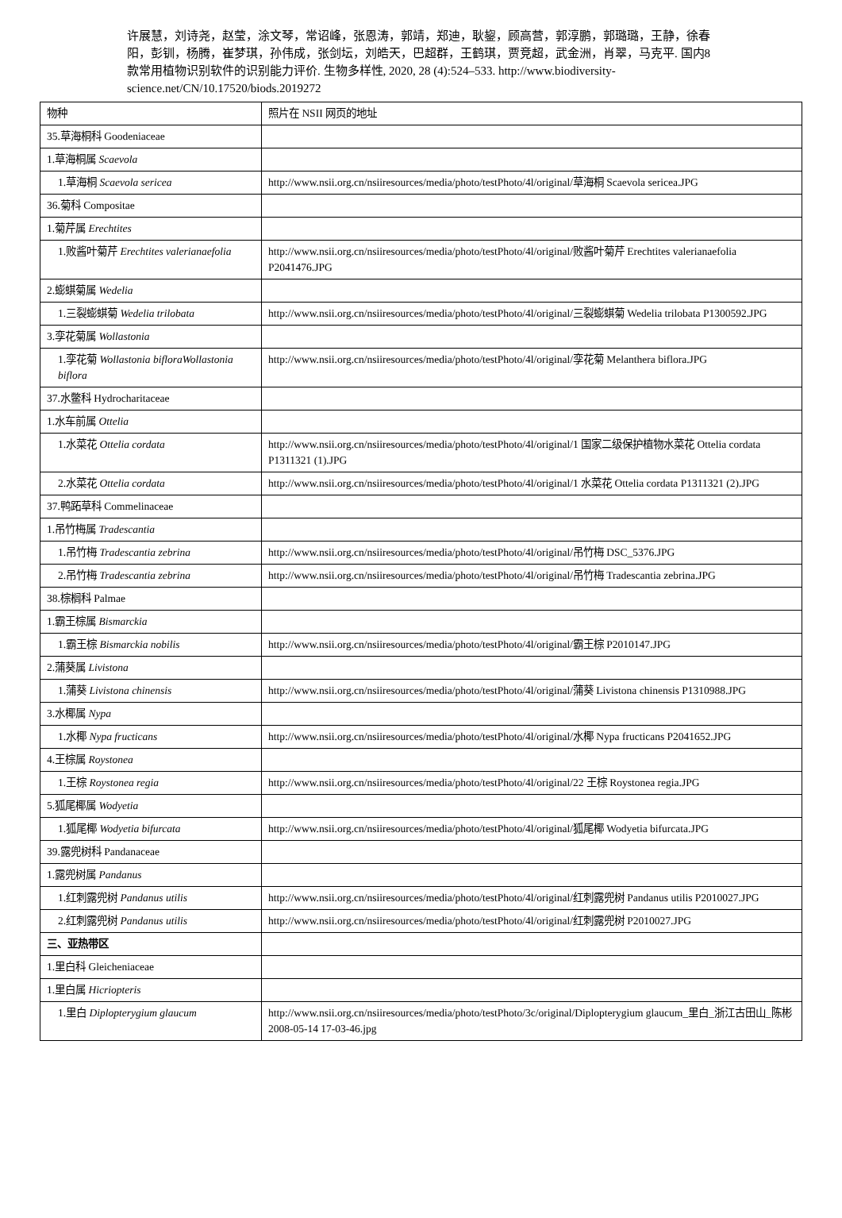许展慧，刘诗尧，赵莹，涂文琴，常诏峰，张恩涛，郭靖，郑迪，耿鋆，顾高营，郭淳鹏，郭璐璐，王静，徐春阳，彭钏，杨腾，崔梦琪，孙伟成，张剑坛，刘皓天，巴超群，王鹤琪，贾竞超，武金洲，肖翠，马克平. 国内8 款常用植物识别软件的识别能力评价. 生物多样性, 2020, 28 (4):524–533. http://www.biodiversity-science.net/CN/10.17520/biods.2019272
| 物种 | 照片在 NSII 网页的地址 |
| 35.草海桐科 Goodeniaceae | |
| 1.草海桐属 Scaevola | |
| 1.草海桐 Scaevola sericea | http://www.nsii.org.cn/nsiiresources/media/photo/testPhoto/4l/original/草海桐 Scaevola sericea.JPG |
| 36.菊科 Compositae | |
| 1.菊芹属 Erechtites | |
| 1.败酱叶菊芹 Erechtites valerianaefolia | http://www.nsii.org.cn/nsiiresources/media/photo/testPhoto/4l/original/败酱叶菊芹 Erechtites valerianaefolia P2041476.JPG |
| 2.蟛蜞菊属 Wedelia | |
| 1.三裂蟛蜞菊 Wedelia trilobata | http://www.nsii.org.cn/nsiiresources/media/photo/testPhoto/4l/original/三裂蟛蜞菊 Wedelia trilobata P1300592.JPG |
| 3.孪花菊属 Wollastonia | |
| 1.孪花菊 Wollastonia bifloraWollastonia biflora | http://www.nsii.org.cn/nsiiresources/media/photo/testPhoto/4l/original/孪花菊 Melanthera biflora.JPG |
| 37.水鳖科 Hydrocharitaceae | |
| 1.水车前属 Ottelia | |
| 1.水菜花 Ottelia cordata | http://www.nsii.org.cn/nsiiresources/media/photo/testPhoto/4l/original/1 国家二级保护植物水菜花 Ottelia cordata P1311321 (1).JPG |
| 2.水菜花 Ottelia cordata | http://www.nsii.org.cn/nsiiresources/media/photo/testPhoto/4l/original/1 水菜花 Ottelia cordata P1311321 (2).JPG |
| 37.鸭跖草科 Commelinaceae | |
| 1.吊竹梅属 Tradescantia | |
| 1.吊竹梅 Tradescantia zebrina | http://www.nsii.org.cn/nsiiresources/media/photo/testPhoto/4l/original/吊竹梅 DSC_5376.JPG |
| 2.吊竹梅 Tradescantia zebrina | http://www.nsii.org.cn/nsiiresources/media/photo/testPhoto/4l/original/吊竹梅 Tradescantia zebrina.JPG |
| 38.棕榈科 Palmae | |
| 1.霸王棕属 Bismarckia | |
| 1.霸王棕 Bismarckia nobilis | http://www.nsii.org.cn/nsiiresources/media/photo/testPhoto/4l/original/霸王棕 P2010147.JPG |
| 2.蒲葵属 Livistona | |
| 1.蒲葵 Livistona chinensis | http://www.nsii.org.cn/nsiiresources/media/photo/testPhoto/4l/original/蒲葵 Livistona chinensis P1310988.JPG |
| 3.水椰属 Nypa | |
| 1.水椰 Nypa fructicans | http://www.nsii.org.cn/nsiiresources/media/photo/testPhoto/4l/original/水椰 Nypa fructicans P2041652.JPG |
| 4.王棕属 Roystonea | |
| 1.王棕 Roystonea regia | http://www.nsii.org.cn/nsiiresources/media/photo/testPhoto/4l/original/22 王棕 Roystonea regia.JPG |
| 5.狐尾椰属 Wodyetia | |
| 1.狐尾椰 Wodyetia bifurcata | http://www.nsii.org.cn/nsiiresources/media/photo/testPhoto/4l/original/狐尾椰 Wodyetia bifurcata.JPG |
| 39.露兜树科 Pandanaceae | |
| 1.露兜树属 Pandanus | |
| 1.红刺露兜树 Pandanus utilis | http://www.nsii.org.cn/nsiiresources/media/photo/testPhoto/4l/original/红刺露兜树 Pandanus utilis P2010027.JPG |
| 2.红刺露兜树 Pandanus utilis | http://www.nsii.org.cn/nsiiresources/media/photo/testPhoto/4l/original/红刺露兜树 P2010027.JPG |
| 三、亚热带区 | |
| 1.里白科 Gleicheniaceae | |
| 1.里白属 Hicriopteris | |
| 1.里白 Diplopterygium glaucum | http://www.nsii.org.cn/nsiiresources/media/photo/testPhoto/3c/original/Diplopterygium glaucum_里白_浙江古田山_陈彬 2008-05-14 17-03-46.jpg |